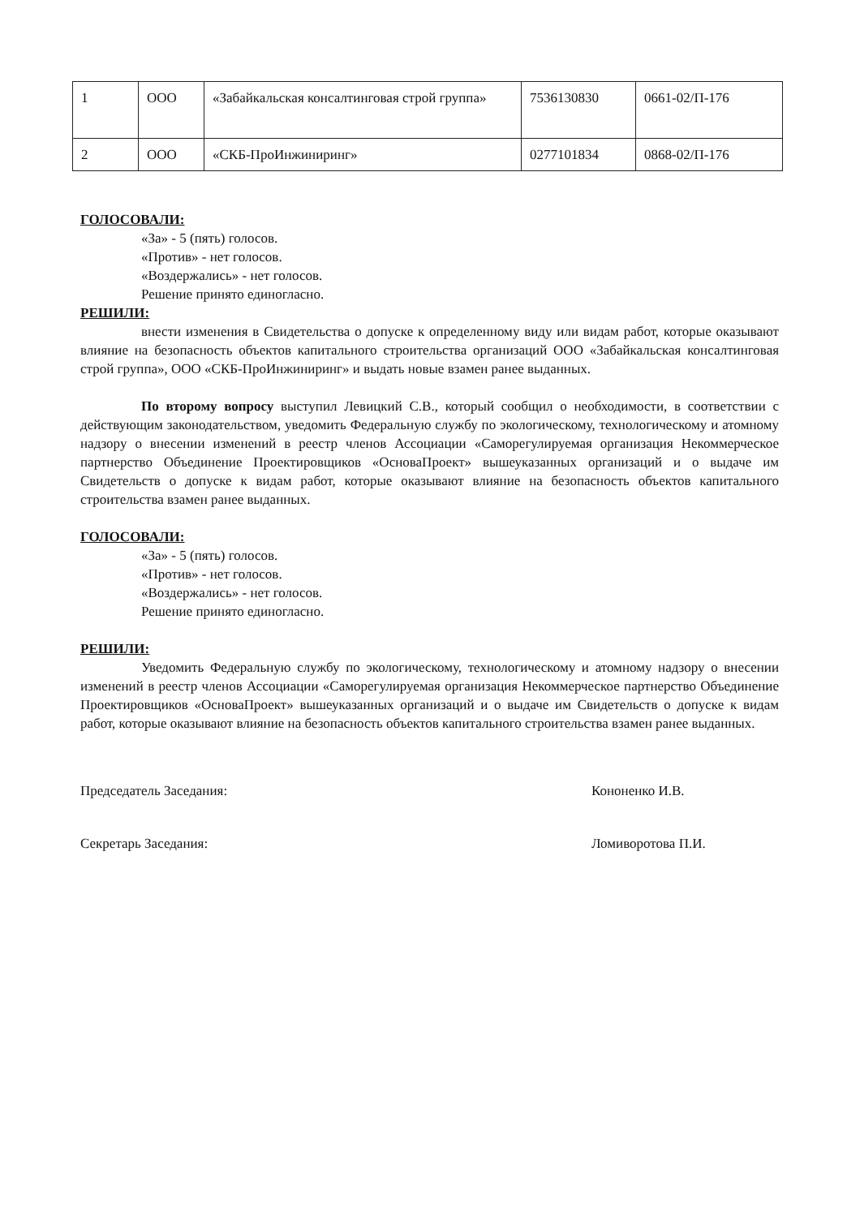| 1 | ООО | «Забайкальская консалтинговая строй группа» | 7536130830 | 0661-02/П-176 |
| 2 | ООО | «СКБ-ПроИнжиниринг» | 0277101834 | 0868-02/П-176 |
ГОЛОСОВАЛИ:
«За» - 5 (пять) голосов.
«Против» - нет голосов.
«Воздержались» - нет голосов.
Решение принято единогласно.
РЕШИЛИ:
внести изменения в Свидетельства о допуске к определенному виду или видам работ, которые оказывают влияние на безопасность объектов капитального строительства организаций ООО «Забайкальская консалтинговая строй группа», ООО «СКБ-ПроИнжиниринг» и выдать новые взамен ранее выданных.
По второму вопросу выступил Левицкий С.В., который сообщил о необходимости, в соответствии с действующим законодательством, уведомить Федеральную службу по экологическому, технологическому и атомному надзору о внесении изменений в реестр членов Ассоциации «Саморегулируемая организация Некоммерческое партнерство Объединение Проектировщиков «ОсноваПроект» вышеуказанных организаций и о выдаче им Свидетельств о допуске к видам работ, которые оказывают влияние на безопасность объектов капитального строительства взамен ранее выданных.
ГОЛОСОВАЛИ:
«За» - 5 (пять) голосов.
«Против» - нет голосов.
«Воздержались» - нет голосов.
Решение принято единогласно.
РЕШИЛИ:
Уведомить Федеральную службу по экологическому, технологическому и атомному надзору о внесении изменений в реестр членов Ассоциации «Саморегулируемая организация Некоммерческое партнерство Объединение Проектировщиков «ОсноваПроект» вышеуказанных организаций и о выдаче им Свидетельств о допуске к видам работ, которые оказывают влияние на безопасность объектов капитального строительства взамен ранее выданных.
Председатель Заседания: Кононенко И.В.
Секретарь Заседания: Ломиворотова П.И.